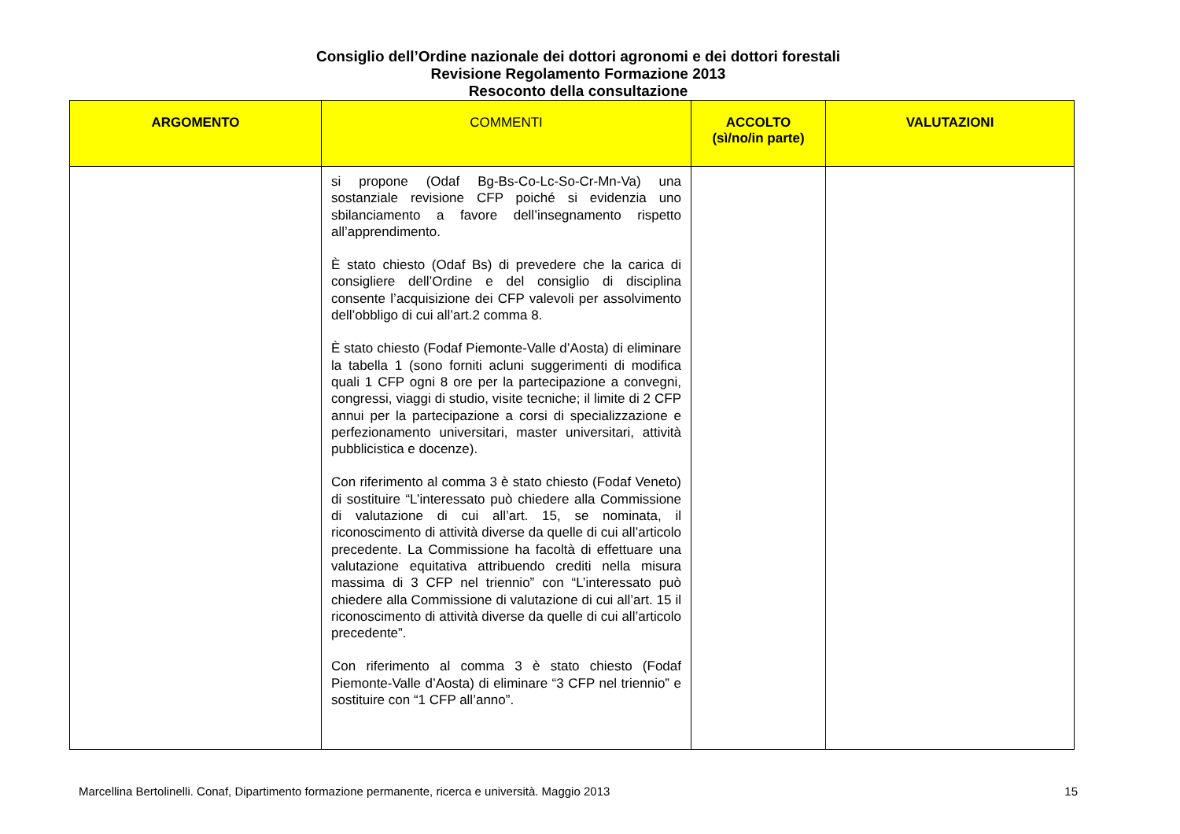Consiglio dell’Ordine nazionale dei dottori agronomi e dei dottori forestali
Revisione Regolamento Formazione 2013
Resoconto della consultazione
| ARGOMENTO | COMMENTI | ACCOLTO (sì/no/in parte) | VALUTAZIONI |
| --- | --- | --- | --- |
| | si propone (Odaf Bg-Bs-Co-Lc-So-Cr-Mn-Va) una sostanziale revisione CFP poiché si evidenzia uno sbilanciamento a favore dell’insegnamento rispetto all’apprendimento. È stato chiesto (Odaf Bs) di prevedere che la carica di consigliere dell’Ordine e del consiglio di disciplina consente l’acquisizione dei CFP valevoli per assolvimento dell’obbligo di cui all’art.2 comma 8. È stato chiesto (Fodaf Piemonte-Valle d’Aosta) di eliminare la tabella 1 (sono forniti acluni suggerimenti di modifica quali 1 CFP ogni 8 ore per la partecipazione a convegni, congressi, viaggi di studio, visite tecniche; il limite di 2 CFP annui per la partecipazione a corsi di specializzazione e perfezionamento universitari, master universitari, attività pubblicistica e docenze). Con riferimento al comma 3 è stato chiesto (Fodaf Veneto) di sostituire “L’interessato può chiedere alla Commissione di valutazione di cui all’art. 15, se nominata, il riconoscimento di attività diverse da quelle di cui all’articolo precedente. La Commissione ha facoltà di effettuare una valutazione equitativa attribuendo crediti nella misura massima di 3 CFP nel triennio” con “L’interessato può chiedere alla Commissione di valutazione di cui all’art. 15 il riconoscimento di attività diverse da quelle di cui all’articolo precedente”. Con riferimento al comma 3 è stato chiesto (Fodaf Piemonte-Valle d’Aosta) di eliminare “3 CFP nel triennio” e sostituire con “1 CFP all’anno”. | | |
Marcellina Bertolinelli. Conaf, Dipartimento formazione permanente, ricerca e università. Maggio 2013 15